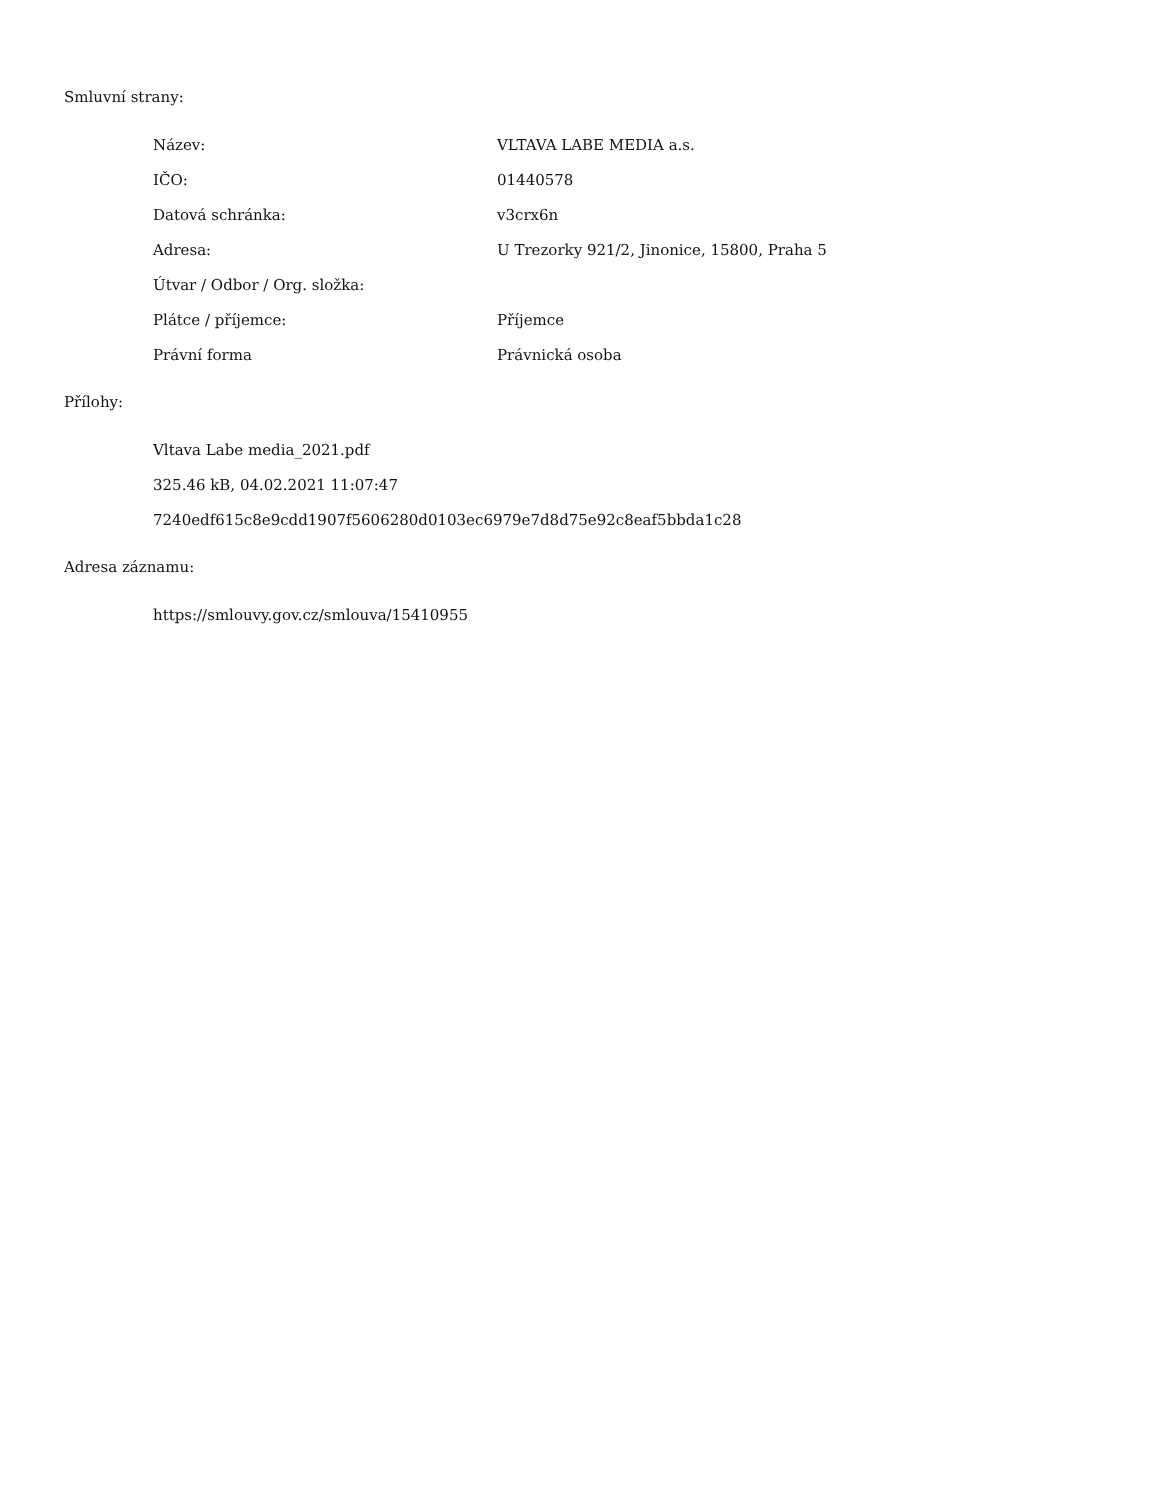Smluvní strany:
| Název: | VLTAVA LABE MEDIA a.s. |
| IČO: | 01440578 |
| Datová schránka: | v3crx6n |
| Adresa: | U Trezorky 921/2, Jinonice, 15800, Praha 5 |
| Útvar / Odbor / Org. složka: | |
| Plátce / příjemce: | Příjemce |
| Právní forma | Právnická osoba |
Přílohy:
Vltava Labe media_2021.pdf
325.46 kB, 04.02.2021 11:07:47
7240edf615c8e9cdd1907f5606280d0103ec6979e7d8d75e92c8eaf5bbda1c28
Adresa záznamu:
https://smlouvy.gov.cz/smlouva/15410955